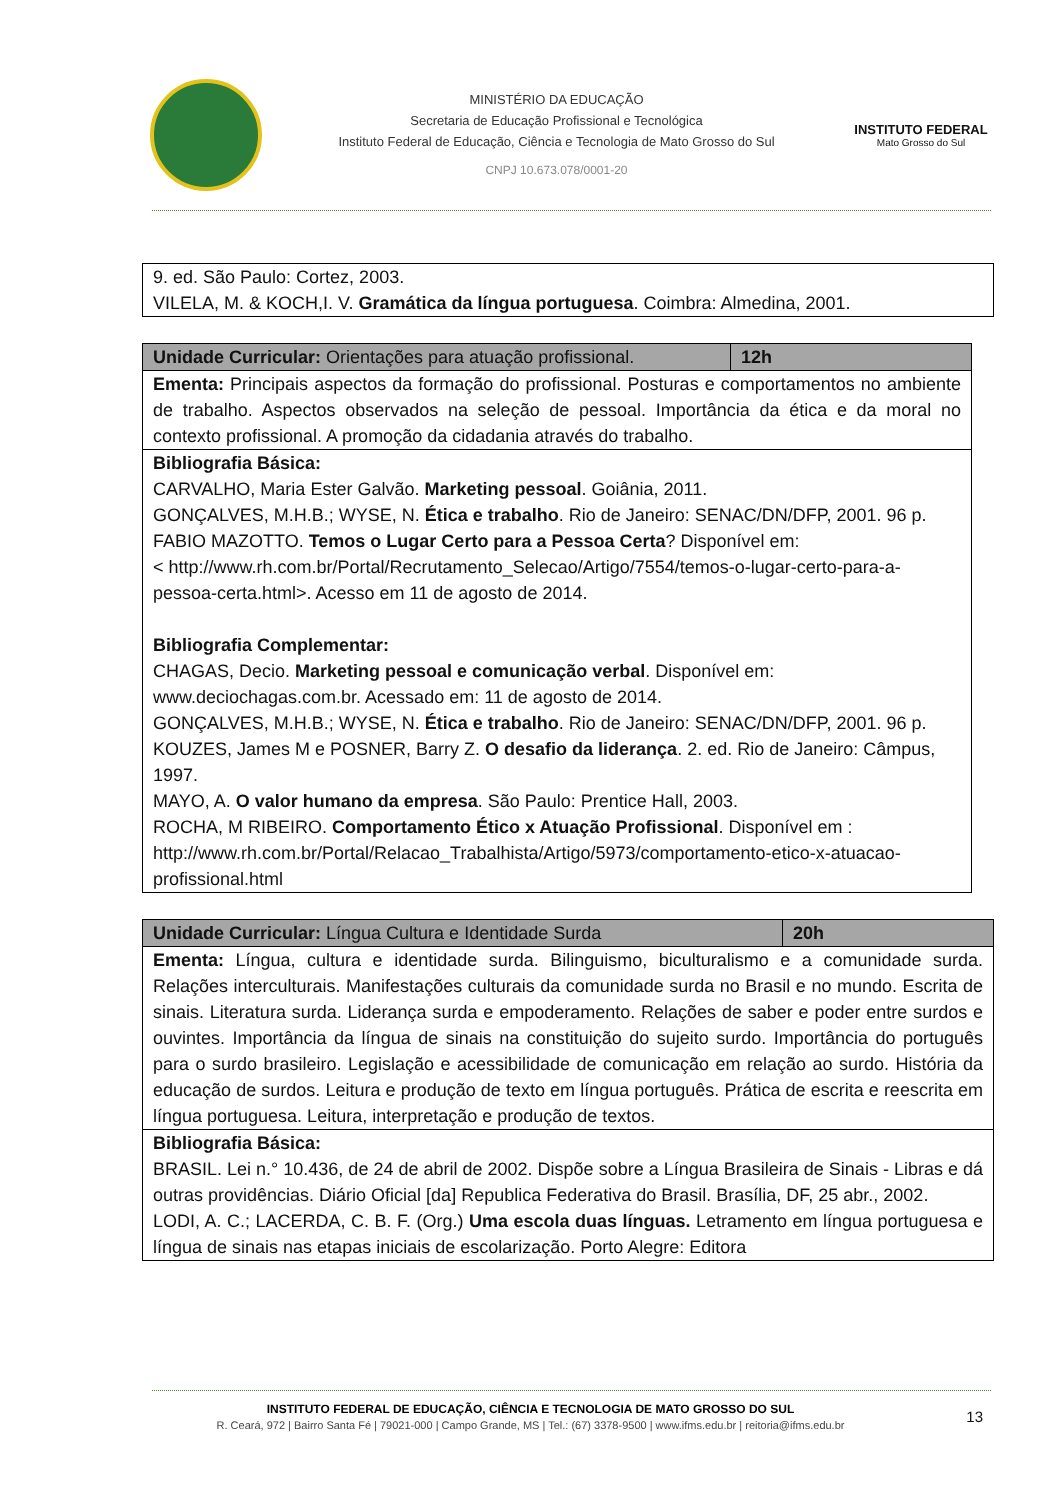MINISTÉRIO DA EDUCAÇÃO
Secretaria de Educação Profissional e Tecnológica
Instituto Federal de Educação, Ciência e Tecnologia de Mato Grosso do Sul
CNPJ 10.673.078/0001-20
INSTITUTO FEDERAL
Mato Grosso do Sul
| 9. ed. São Paulo: Cortez, 2003. VILELA, M. & KOCH,I. V. Gramática da língua portuguesa . Coimbra: Almedina, 2001. |
| Unidade Curricular: Orientações para atuação profissional. | 12h |
| Ementa: Principais aspectos da formação do profissional. Posturas e comportamentos no ambiente de trabalho. Aspectos observados na seleção de pessoal. Importância da ética e da moral no contexto profissional. A promoção da cidadania através do trabalho. | |
| Bibliografia Básica: CARVALHO, Maria Ester Galvão. Marketing pessoal . Goiânia, 2011. GONÇALVES, M.H.B.; WYSE, N. Ética e trabalho . Rio de Janeiro: SENAC/DN/DFP, 2001. 96 p. FABIO MAZOTTO. Temos o Lugar Certo para a Pessoa Certa ? Disponível em: < http://www.rh.com.br/Portal/Recrutamento_Selecao/Artigo/7554/temos-o-lugar-certo-para-a-pessoa-certa.html>. Acesso em 11 de agosto de 2014. Bibliografia Complementar: CHAGAS, Decio. Marketing pessoal e comunicação verbal . Disponível em: www.deciochagas.com.br. Acessado em: 11 de agosto de 2014. GONÇALVES, M.H.B.; WYSE, N. Ética e trabalho . Rio de Janeiro: SENAC/DN/DFP, 2001. 96 p. KOUZES, James M e POSNER, Barry Z. O desafio da liderança . 2. ed. Rio de Janeiro: Câmpus, 1997. MAYO, A. O valor humano da empresa . São Paulo: Prentice Hall, 2003. ROCHA, M RIBEIRO. Comportamento Ético x Atuação Profissional . Disponível em : http://www.rh.com.br/Portal/Relacao_Trabalhista/Artigo/5973/comportamento-etico-x-atuacao-profissional.html | |
| Unidade Curricular: Língua Cultura e Identidade Surda | 20h |
| Ementa: Língua, cultura e identidade surda. Bilinguismo, biculturalismo e a comunidade surda. Relações interculturais. Manifestações culturais da comunidade surda no Brasil e no mundo. Escrita de sinais. Literatura surda. Liderança surda e empoderamento. Relações de saber e poder entre surdos e ouvintes. Importância da língua de sinais na constituição do sujeito surdo. Importância do português para o surdo brasileiro. Legislação e acessibilidade de comunicação em relação ao surdo. História da educação de surdos. Leitura e produção de texto em língua português. Prática de escrita e reescrita em língua portuguesa. Leitura, interpretação e produção de textos. | |
| Bibliografia Básica: BRASIL. Lei n.° 10.436, de 24 de abril de 2002. Dispõe sobre a Língua Brasileira de Sinais - Libras e dá outras providências. Diário Oficial [da] Republica Federativa do Brasil. Brasília, DF, 25 abr., 2002. LODI, A. C.; LACERDA, C. B. F. (Org.) Uma escola duas línguas. Letramento em língua portuguesa e língua de sinais nas etapas iniciais de escolarização. Porto Alegre: Editora | |
INSTITUTO FEDERAL DE EDUCAÇÃO, CIÊNCIA E TECNOLOGIA DE MATO GROSSO DO SUL
R. Ceará, 972 | Bairro Santa Fé | 79021-000 | Campo Grande, MS | Tel.: (67) 3378-9500 | www.ifms.edu.br | reitoria@ifms.edu.br
13